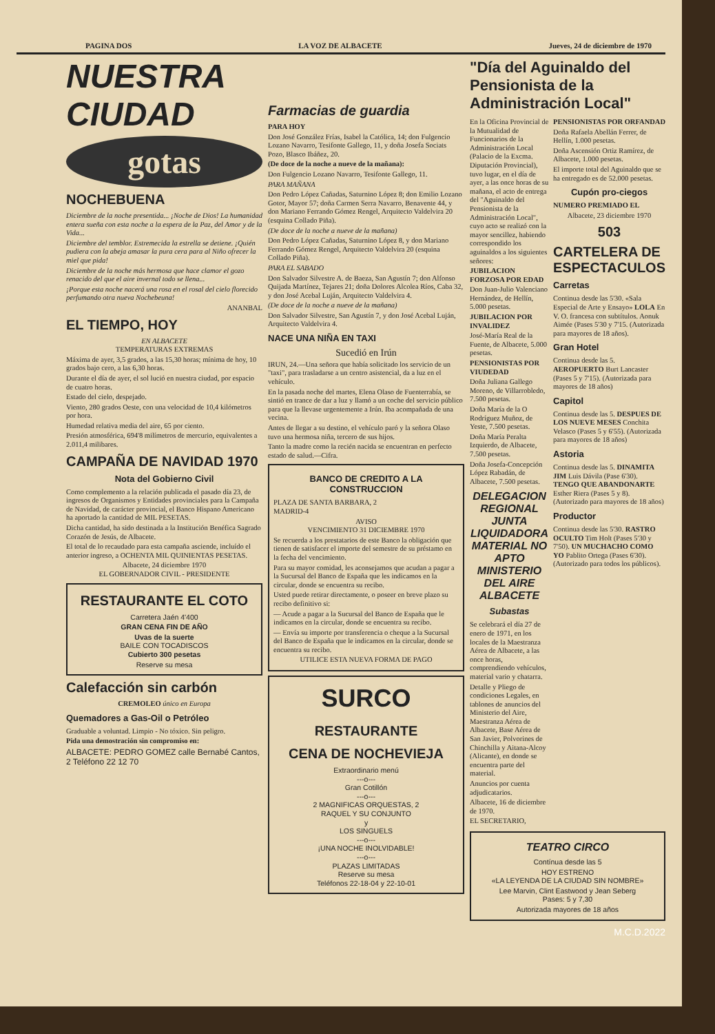PAGINA DOS LA VOZ DE ALBACETE Jueves, 24 de diciembre de 1970
NUESTRA CIUDAD
gotas
NOCHEBUENA
Diciembre de la noche presentida... ¡Noche de Dios! La humanidad entera sueña con esta noche a la espera de la Paz, del Amor y de la Vida...
Diciembre del temblor. Estremecida la estrella se detiene. ¡Quién pudiera con la abeja amasar la pura cera para al Niño ofrecer la miel que pida!
Diciembre de la noche más hermosa que hace clamor el gozo renacido del que el aire invernal todo se llena...
¡Porque esta noche nacerá una rosa en el rosal del cielo florecido perfumando otra nueva Nochebeuna!
ANANBAL
EL TIEMPO, HOY
EN ALBACETE
TEMPERATURAS EXTREMAS
Máxima de ayer, 3,5 grados, a las 15,30 horas; mínima de hoy, 10 grados bajo cero, a las 6,30 horas.
Durante el día de ayer, el sol lució en nuestra ciudad, por espacio de cuatro horas.
Estado del cielo, despejado.
Viento, 280 grados Oeste, con una velocidad de 10,4 kilómetros por hora.
Humedad relativa media del aire, 65 por ciento.
Presión atmosférica, 694'8 milímetros de mercurio, equivalentes a 2.011,4 milibares.
CAMPAÑA DE NAVIDAD 1970
Nota del Gobierno Civil
Como complemento a la relación publicada el pasado día 23, de ingresos de Organismos y Entidades provinciales para la Campaña de Navidad, de carácter provincial, el Banco Hispano Americano ha aportado la cantidad de MIL PESETAS.
Dicha cantidad, ha sido destinada a la Institución Benéfica Sagrado Corazón de Jesús, de Albacete.
El total de lo recaudado para esta campaña asciende, incluído el anterior ingreso, a OCHENTA MIL QUINIENTAS PESETAS.
Albacete, 24 diciembre 1970
EL GOBERNADOR CIVIL - PRESIDENTE
RESTAURANTE EL COTO
Carretera Jaén 4'400
GRAN CENA FIN DE AÑO
Uvas de la suerte
BAILE CON TOCADISCOS
Cubierto 300 pesetas
Reserve su mesa
Calefacción sin carbón
CREMOLEO único en Europa
Quemadores a Gas-Oil o Petróleo
Graduable a voluntad. Limpio - No tóxico. Sin peligro.
Pida una demostración sin compromiso en:
ALBACETE: PEDRO GOMEZ calle Bernabé Cantos, 2 Teléfono 22 12 70
Farmacias de guardia
PARA HOY
Don José González Frías, Isabel la Católica, 14; don Fulgencio Lozano Navarro, Tesifonte Gallego, 11, y doña Josefa Sociats Pozo, Blasco Ibáñez, 20.
(De doce de la noche a nueve de la mañana):
Don Fulgencio Lozano Navarro, Tesifonte Gallego, 11.
PARA MAÑANA
Don Pedro López Cañadas, Saturnino López 8; don Emilio Lozano Gotor, Mayor 57; doña Carmen Serra Navarro, Benavente 44, y don Mariano Ferrando Gómez Rengel, Arquitecto Valdelvira 20 (esquina Collado Piña).
(De doce de la noche a nueve de la mañana)
Don Pedro López Cañadas, Saturnino López 8, y don Mariano Ferrando Gómez Rengel, Arquitecto Valdelvira 20 (esquina Collado Piña).
PARA EL SABADO
Don Salvador Silvestre A. de Baeza, San Agustín 7; don Alfonso Quijada Martínez, Tejares 21; doña Dolores Alcolea Ríos, Caba 32, y don José Acebal Luján, Arquitecto Valdelvira 4.
(De doce de la noche a nueve de la mañana)
Don Salvador Silvestre, San Agustín 7, y don José Acebal Luján, Arquitecto Valdelvira 4.
NACE UNA NIÑA EN TAXI
Sucedió en Irún
IRUN, 24.—Una señora que había solicitado los servicio de un "taxi", para trasladarse a un centro asistencial, da a luz en el vehículo.
En la pasada noche del martes, Elena Olaso de Fuenterrabía, se sintió en trance de dar a luz y llamó a un coche del servicio público para que la llevase urgentemente a Irún. Iba acompañada de una vecina.
Antes de llegar a su destino, el vehículo paró y la señora Olaso tuvo una hermosa niña, tercero de sus hijos.
Tanto la madre como la recién nacida se encuentran en perfecto estado de salud.—Cifra.
BANCO DE CREDITO A LA CONSTRUCCION
PLAZA DE SANTA BARBARA, 2
MADRID-4
AVISO
VENCIMIENTO 31 DICIEMBRE 1970
Se recuerda a los prestatarios de este Banco la obligación que tienen de satisfacer el importe del semestre de su préstamo en la fecha del vencimiento.
Para su mayor comidad, les aconsejamos que acudan a pagar a la Sucursal del Banco de España que les indicamos en la circular, donde se encuentra su recibo.
Usted puede retirar directamente, o poseer en breve plazo su recibo definitivo si:
— Acude a pagar a la Sucursal del Banco de España que le indicamos en la circular, donde se encuentra su recibo.
— Envía su importe por transferencia o cheque a la Sucursal del Banco de España que le indicamos en la circular, donde se encuentra su recibo.
UTILICE ESTA NUEVA FORMA DE PAGO
SURCO RESTAURANTE
CENA DE NOCHEVIEJA
Extraordinario menú
---o---
Gran Cotillón
---o---
2 MAGNIFICAS ORQUESTAS, 2
RAQUEL Y SU CONJUNTO
y
LOS SINGUELS
---o---
¡UNA NOCHE INOLVIDABLE!
---o---
PLAZAS LIMITADAS
Reserve su mesa
Teléfonos 22-18-04 y 22-10-01
"Día del Aguinaldo del Pensionista de la Administración Local"
En la Oficina Provincial de la Mutualidad de Funcionarios de la Administración Local (Palacio de la Excma. Diputación Provincial), tuvo lugar, en el día de ayer, a las once horas de su mañana, el acto de entrega del "Aguinaldo del Pensionista de la Administración Local", cuyo acto se realizó con la mayor sencillez, habiendo correspondido los aguinaldos a los siguientes señores:
JUBILACION FORZOSA POR EDAD
Don Juan-Julio Valenciano Hernández, de Hellín, 5.000 pesetas.
JUBILACION POR INVALIDEZ
José-María Real de la Fuente, de Albacete, 5.000 pesetas.
PENSIONISTAS POR VIUDEDAD
Doña Juliana Gallego Moreno, de Villarrobledo, 7.500 pesetas.
Doña María de la O Rodríguez Muñoz, de Yeste, 7.500 pesetas.
Doña María Peralta Izquierdo, de Albacete, 7.500 pesetas.
Doña Josefa-Concepción López Rabadán, de Albacete, 7.500 pesetas.
DELEGACION REGIONAL JUNTA LIQUIDADORA MATERIAL NO APTO MINISTERIO DEL AIRE ALBACETE
Subastas
Se celebrará el día 27 de enero de 1971, en los locales de la Maestranza Aérea de Albacete, a las once horas, comprendiendo vehículos, material vario y chatarra.
Detalle y Pliego de condiciones Legales, en tablones de anuncios del Ministerio del Aire, Maestranza Aérea de Albacete, Base Aérea de San Javier, Polvorines de Chinchilla y Aitana-Alcoy (Alicante), en donde se encuentra parte del material.
Anuncios por cuenta adjudicatarios.
Albacete, 16 de diciembre de 1970.
EL SECRETARIO,
PENSIONISTAS POR ORFANDAD
Doña Rafaela Abellán Ferrer, de Hellín, 1.000 pesetas.
Doña Ascensión Ortiz Ramírez, de Albacete, 1.000 pesetas.
El importe total del Aguinaldo que se ha entregado es de 52.000 pesetas.
Cupón pro-ciegos
NUMERO PREMIADO EL
Albacete, 23 diciembre 1970
503
CARTELERA DE ESPECTACULOS
Carretas
Continua desde las 5'30. «Sala Especial de Arte y Ensayo» LOLA En V. O. francesa con subtítulos. Aonuk Aimée (Pases 5'30 y 7'15. (Autorizada para mayores de 18 años).
Gran Hotel
Continua desde las 5. AEROPUERTO Burt Lancaster (Pases 5 y 7'15). (Autorizada para mayores de 18 años)
Capitol
Continua desde las 5. DESPUES DE LOS NUEVE MESES Conchita Velasco (Pases 5 y 6'55). (Autorizada para mayores de 18 años)
Astoria
Continua desde las 5. DINAMITA JIM Luis Dávila (Pase 6'30). TENGO QUE ABANDONARTE Esther Riera (Pases 5 y 8). (Autorizado para mayores de 18 años)
Productor
Continua desde las 5'30. RASTRO OCULTO Tim Holt (Pases 5'30 y 7'50). UN MUCHACHO COMO YO Pablito Ortega (Pases 6'30). (Autorizado para todos los públicos).
TEATRO CIRCO
Contínua desde las 5
HOY ESTRENO
«LA LEYENDA DE LA CIUDAD SIN NOMBRE»
Lee Marvin, Clint Eastwood y Jean Seberg
Pases: 5 y 7,30
Autorizada mayores de 18 años
M.C.D.2022